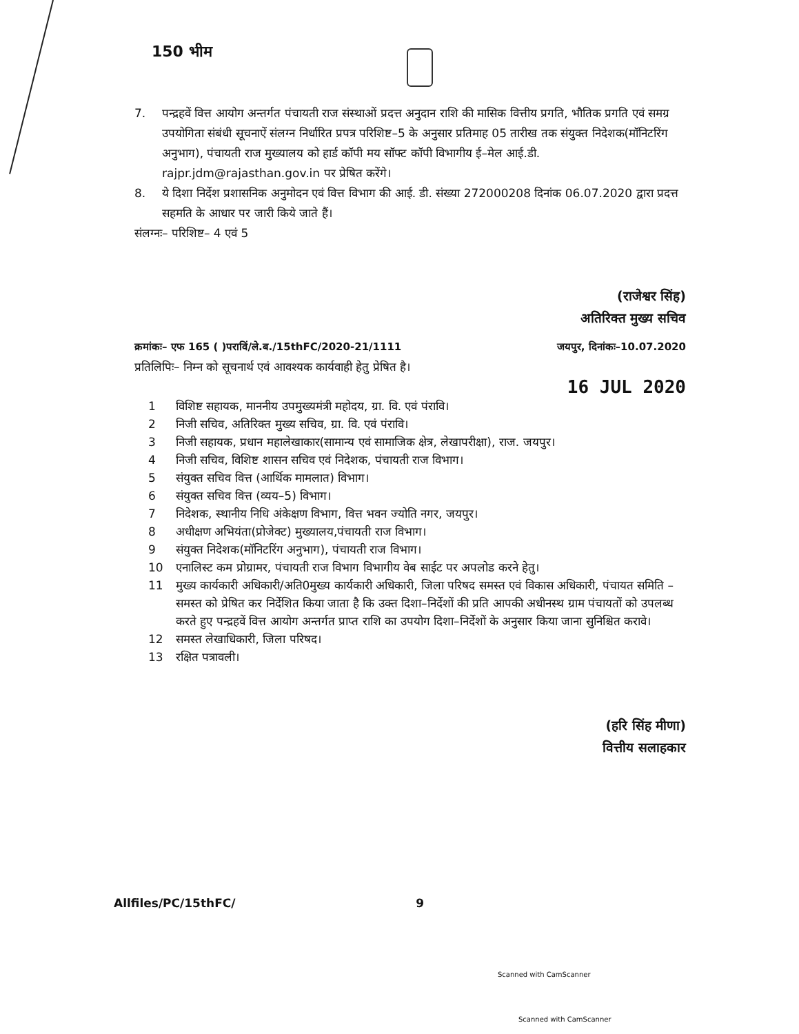150 भीम
7. पन्द्रहवें वित्त आयोग अन्तर्गत पंचायती राज संस्थाओं प्रदत्त अनुदान राशि की मासिक वित्तीय प्रगति, भौतिक प्रगति एवं समग्र उपयोगिता संबंधी सूचनाऐं संलग्न निर्धारित प्रपत्र परिशिष्ट–5 के अनुसार प्रतिमाह 05 तारीख तक संयुक्त निदेशक(मॉनिटरिंग अनुभाग), पंचायती राज मुख्यालय को हार्ड कॉपी मय सॉफ्ट कॉपी विभागीय ई–मेल आई.डी. rajpr.jdm@rajasthan.gov.in पर प्रेषित करेंगे।
8. ये दिशा निर्देश प्रशासनिक अनुमोदन एवं वित्त विभाग की आई. डी. संख्या 272000208 दिनांक 06.07.2020 द्वारा प्रदत्त सहमति के आधार पर जारी किये जाते हैं।
संलग्नः– परिशिष्ट– 4 एवं 5
(राजेश्वर सिंह)
अतिरिक्त मुख्य सचिव
क्रमांकः– एफ 165 ( )पराविं/ले.ब./15thFC/2020-21/1111 जयपुर, दिनांकः–10.07.2020
प्रतिलिपिः– निम्न को सूचनार्थ एवं आवश्यक कार्यवाही हेतु प्रेषित है।
16 JUL 2020
1 विशिष्ट सहायक, माननीय उपमुख्यमंत्री महोदय, ग्रा. वि. एवं पंरावि।
2 निजी सचिव, अतिरिक्त मुख्य सचिव, ग्रा. वि. एवं पंरावि।
3 निजी सहायक, प्रधान महालेखाकार(सामान्य एवं सामाजिक क्षेत्र, लेखापरीक्षा), राज. जयपुर।
4 निजी सचिव, विशिष्ट शासन सचिव एवं निदेशक, पंचायती राज विभाग।
5 संयुक्त सचिव वित्त (आर्थिक मामलात) विभाग।
6 संयुक्त सचिव वित्त (व्यय–5) विभाग।
7 निदेशक, स्थानीय निधि अंकेक्षण विभाग, वित्त भवन ज्योति नगर, जयपुर।
8 अधीक्षण अभियंता(प्रोजेक्ट) मुख्यालय,पंचायती राज विभाग।
9 संयुक्त निदेशक(मॉनिटरिंग अनुभाग), पंचायती राज विभाग।
10 एनालिस्ट कम प्रोग्रामर, पंचायती राज विभाग विभागीय वेब साईट पर अपलोड करने हेतु।
11 मुख्य कार्यकारी अधिकारी/अति0मुख्य कार्यकारी अधिकारी, जिला परिषद समस्त एवं विकास अधिकारी, पंचायत समिति –समस्त को प्रेषित कर निर्देशित किया जाता है कि उक्त दिशा–निर्देशों की प्रति आपकी अधीनस्थ ग्राम पंचायतों को उपलब्ध करते हुए पन्द्रहवें वित्त आयोग अन्तर्गत प्राप्त राशि का उपयोग दिशा–निर्देशों के अनुसार किया जाना सुनिश्चित करावे।
12 समस्त लेखाधिकारी, जिला परिषद।
13 रक्षित पत्रावली।
(हरि सिंह मीणा)
वित्तीय सलाहकार
Allfiles/PC/15thFC/ 9
Scanned with CamScanner
Scanned with CamScanner